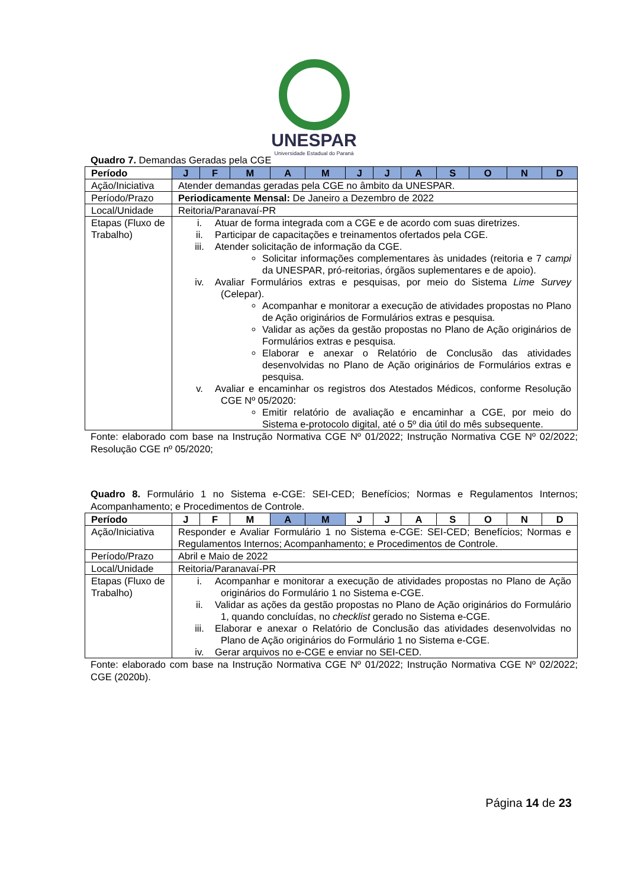UNESPAR
Universidade Estadual do Paraná
Quadro 7. Demandas Geradas pela CGE
| Período | J | F | M | A | M | J | J | A | S | O | N | D |
| Ação/Iniciativa | Atender demandas geradas pela CGE no âmbito da UNESPAR. | | | | | | | | | | | |
| Período/Prazo | Periodicamente Mensal: De Janeiro a Dezembro de 2022 | | | | | | | | | | | |
| Local/Unidade | Reitoria/Paranavaí-PR | | | | | | | | | | | |
| Etapas (Fluxo de Trabalho) | i. Atuar de forma integrada com a CGE e de acordo com suas diretrizes. ii. Participar de capacitações e treinamentos ofertados pela CGE. iii. Atender solicitação de informação da CGE. Solicitar informações complementares às unidades (reitoria e 7 campi da UNESPAR, pró-reitorias, órgãos suplementares e de apoio). iv. Avaliar Formulários extras e pesquisas, por meio do Sistema Lime Survey (Celepar). Acompanhar e monitorar a execução de atividades propostas no Plano de Ação originários de Formulários extras e pesquisa. Validar as ações da gestão propostas no Plano de Ação originários de Formulários extras e pesquisa. Elaborar e anexar o Relatório de Conclusão das atividades desenvolvidas no Plano de Ação originários de Formulários extras e pesquisa. v. Avaliar e encaminhar os registros dos Atestados Médicos, conforme Resolução CGE Nº 05/2020: Emitir relatório de avaliação e encaminhar a CGE, por meio do Sistema e-protocolo digital, até o 5º dia útil do mês subsequente. | | | | | | | | | | | |
Fonte: elaborado com base na Instrução Normativa CGE Nº 01/2022; Instrução Normativa CGE Nº 02/2022; Resolução CGE nº 05/2020;
Quadro 8. Formulário 1 no Sistema e-CGE: SEI-CED; Benefícios; Normas e Regulamentos Internos; Acompanhamento; e Procedimentos de Controle.
| Período | J | F | M | A | M | J | J | A | S | O | N | D |
| Ação/Iniciativa | Responder e Avaliar Formulário 1 no Sistema e-CGE: SEI-CED; Benefícios; Normas e Regulamentos Internos; Acompanhamento; e Procedimentos de Controle. | | | | | | | | | | | |
| Período/Prazo | Abril e Maio de 2022 | | | | | | | | | | | |
| Local/Unidade | Reitoria/Paranavaí-PR | | | | | | | | | | | |
| Etapas (Fluxo de Trabalho) | i. Acompanhar e monitorar a execução de atividades propostas no Plano de Ação originários do Formulário 1 no Sistema e-CGE. ii. Validar as ações da gestão propostas no Plano de Ação originários do Formulário 1, quando concluídas, no checklist gerado no Sistema e-CGE. iii. Elaborar e anexar o Relatório de Conclusão das atividades desenvolvidas no Plano de Ação originários do Formulário 1 no Sistema e-CGE. iv. Gerar arquivos no e-CGE e enviar no SEI-CED. | | | | | | | | | | | |
Fonte: elaborado com base na Instrução Normativa CGE Nº 01/2022; Instrução Normativa CGE Nº 02/2022; CGE (2020b).
Página 14 de 23